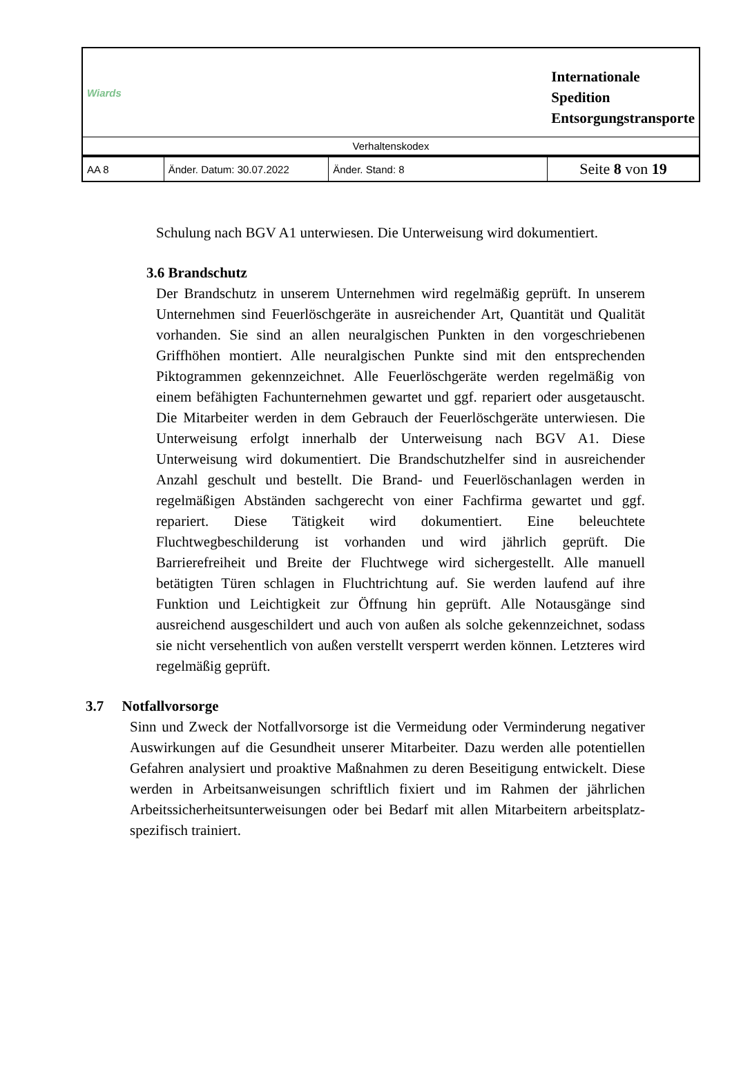| Wiards | | | Internationale Spedition Entsorgungstransporte |
| Verhaltenskodex | | | |
| AA 8 | Änder. Datum: 30.07.2022 | Änder. Stand: 8 | Seite 8 von 19 |
Schulung nach BGV A1 unterwiesen. Die Unterweisung wird dokumentiert.
3.6 Brandschutz
Der Brandschutz in unserem Unternehmen wird regelmäßig geprüft. In unserem Unternehmen sind Feuerlöschgeräte in ausreichender Art, Quantität und Qualität vorhanden. Sie sind an allen neuralgischen Punkten in den vorgeschriebenen Griffhöhen montiert. Alle neuralgischen Punkte sind mit den entsprechenden Piktogrammen gekennzeichnet. Alle Feuerlöschgeräte werden regelmäßig von einem befähigten Fachunternehmen gewartet und ggf. repariert oder ausgetauscht. Die Mitarbeiter werden in dem Gebrauch der Feuerlöschgeräte unterwiesen. Die Unterweisung erfolgt innerhalb der Unterweisung nach BGV A1. Diese Unterweisung wird dokumentiert. Die Brandschutzhelfer sind in ausreichender Anzahl geschult und bestellt. Die Brand- und Feuerlöschanlagen werden in regelmäßigen Abständen sachgerecht von einer Fachfirma gewartet und ggf. repariert. Diese Tätigkeit wird dokumentiert. Eine beleuchtete Fluchtwegbeschilderung ist vorhanden und wird jährlich geprüft. Die Barrierefreiheit und Breite der Fluchtwege wird sichergestellt. Alle manuell betätigten Türen schlagen in Fluchtrichtung auf. Sie werden laufend auf ihre Funktion und Leichtigkeit zur Öffnung hin geprüft. Alle Notausgänge sind ausreichend ausgeschildert und auch von außen als solche gekennzeichnet, sodass sie nicht versehentlich von außen verstellt versperrt werden können. Letzteres wird regelmäßig geprüft.
3.7 Notfallvorsorge
Sinn und Zweck der Notfallvorsorge ist die Vermeidung oder Verminderung negativer Auswirkungen auf die Gesundheit unserer Mitarbeiter. Dazu werden alle potentiellen Gefahren analysiert und proaktive Maßnahmen zu deren Beseitigung entwickelt. Diese werden in Arbeitsanweisungen schriftlich fixiert und im Rahmen der jährlichen Arbeitssicherheitsunterweisungen oder bei Bedarf mit allen Mitarbeitern arbeitsplatz-spezifisch trainiert.